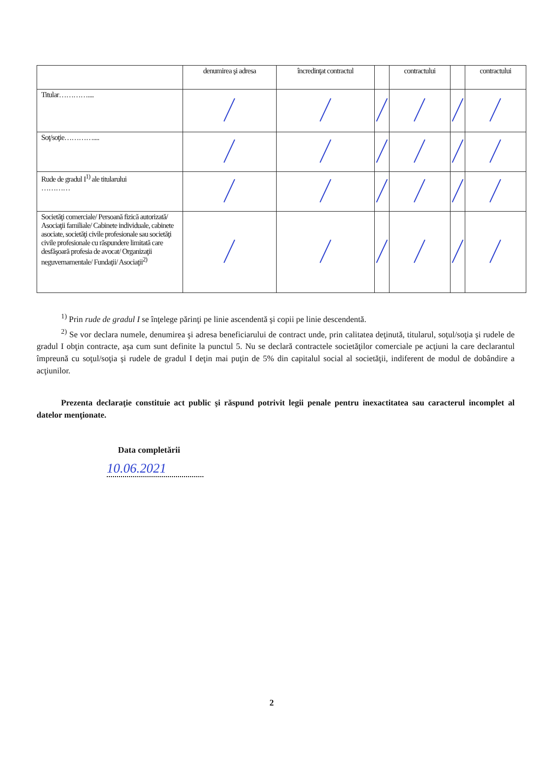| | denumirea şi adresa | încredinţat contractul | | contractului | | contractului |
| --- | --- | --- | --- | --- | --- | --- |
| Titular………….... | | | | | | |
| Soţ/soţie………….... | | | | | | |
| Rude de gradul I<sup>1)</sup> ale titularului ………… | | | | | | |
| Societăţi comerciale/ Persoană fizică autorizată/ Asociaţii familiale/ Cabinete individuale, cabinete asociate, societăţi civile profesionale sau societăţi civile profesionale cu răspundere limitată care desfăşoară profesia de avocat/ Organizaţii neguvernamentale/ Fundaţii/ Asociaţii<sup>2)</sup> | | | | | | |
<sup>1)</sup> Prin rude de gradul I se înţelege părinţi pe linie ascendentă şi copii pe linie descendentă.
<sup>2)</sup> Se vor declara numele, denumirea şi adresa beneficiarului de contract unde, prin calitatea deţinută, titularul, soţul/soţia şi rudele de gradul I obţin contracte, aşa cum sunt definite la punctul 5. Nu se declară contractele societăţilor comerciale pe acţiuni la care declarantul împreună cu soţul/soţia şi rudele de gradul I deţin mai puţin de 5% din capitalul social al societăţii, indiferent de modul de dobândire a acţiunilor.
Prezenta declaraţie constituie act public şi răspund potrivit legii penale pentru inexactitatea sau caracterul incomplet al datelor menţionate.
Data completării
10.06.2021
2